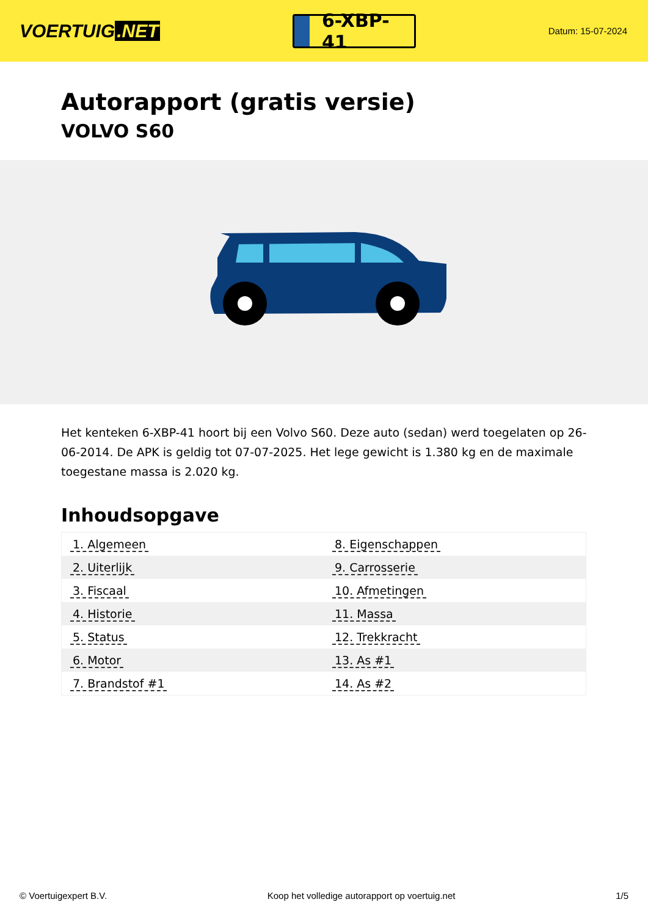VOERTUIG.NET
6-XBP-41
Datum: 15-07-2024
Autorapport (gratis versie)
VOLVO S60
Het kenteken 6-XBP-41 hoort bij een Volvo S60. Deze auto (sedan) werd toegelaten op 26-06-2014. De APK is geldig tot 07-07-2025. Het lege gewicht is 1.380 kg en de maximale toegestane massa is 2.020 kg.
Inhoudsopgave
| 1. Algemeen | 8. Eigenschappen |
| 2. Uiterlijk | 9. Carrosserie |
| 3. Fiscaal | 10. Afmetingen |
| 4. Historie | 11. Massa |
| 5. Status | 12. Trekkracht |
| 6. Motor | 13. As #1 |
| 7. Brandstof #1 | 14. As #2 |
© Voertuigexpert B.V. Koop het volledige autorapport op voertuig.net 1/5